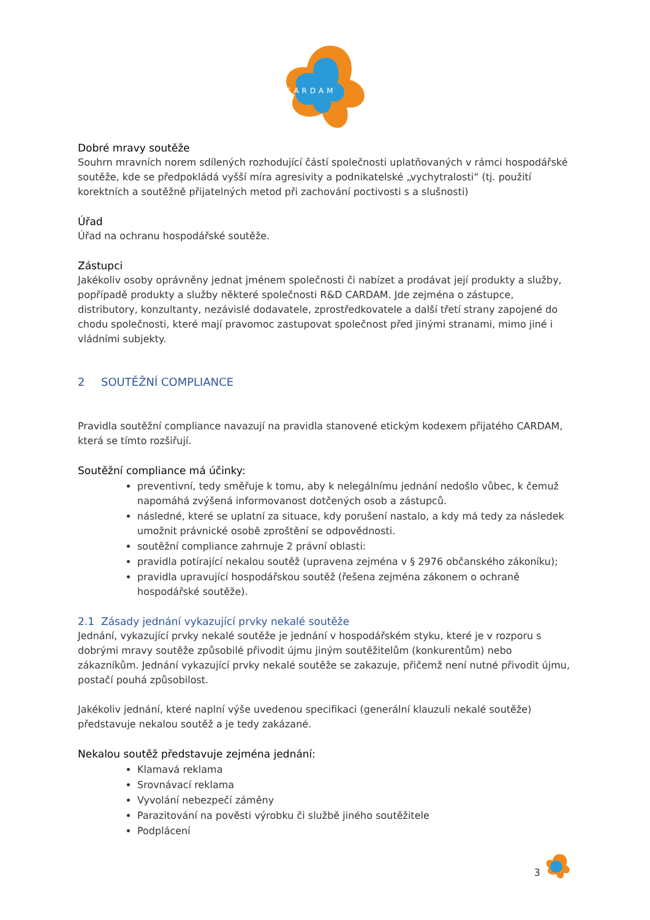CARDAM
Dobré mravy soutěže
Souhrn mravních norem sdílených rozhodující částí společnosti uplatňovaných v rámci hospodářské soutěže, kde se předpokládá vyšší míra agresivity a podnikatelské „vychytralosti“ (tj. použití korektních a soutěžně přijatelných metod při zachování poctivosti s a slušnosti)
Úřad
Úřad na ochranu hospodářské soutěže.
Zástupci
Jakékoliv osoby oprávněny jednat jménem společnosti či nabízet a prodávat její produkty a služby, popřípadě produkty a služby některé společnosti R&D CARDAM. Jde zejména o zástupce, distributory, konzultanty, nezávislé dodavatele, zprostředkovatele a další třetí strany zapojené do chodu společnosti, které mají pravomoc zastupovat společnost před jinými stranami, mimo jiné i vládními subjekty.
2 SOUTĚŽNÍ COMPLIANCE
Pravidla soutěžní compliance navazují na pravidla stanovené etickým kodexem přijatého CARDAM, která se tímto rozšiřují.
Soutěžní compliance má účinky:
preventivní, tedy směřuje k tomu, aby k nelegálnímu jednání nedošlo vůbec, k čemuž napomáhá zvýšená informovanost dotčených osob a zástupců.
následné, které se uplatní za situace, kdy porušení nastalo, a kdy má tedy za následek umožnit právnické osobě zproštění se odpovědnosti.
soutěžní compliance zahrnuje 2 právní oblasti:
pravidla potírající nekalou soutěž (upravena zejména v § 2976 občanského zákoníku);
pravidla upravující hospodářskou soutěž (řešena zejména zákonem o ochraně hospodářské soutěže).
2.1 Zásady jednání vykazující prvky nekalé soutěže
Jednání, vykazující prvky nekalé soutěže je jednání v hospodářském styku, které je v rozporu s dobrými mravy soutěže způsobilé přivodit újmu jiným soutěžitelům (konkurentům) nebo zákazníkům. Jednání vykazující prvky nekalé soutěže se zakazuje, přičemž není nutné přivodit újmu, postačí pouhá způsobilost.
Jakékoliv jednání, které naplní výše uvedenou specifikaci (generální klauzuli nekalé soutěže) představuje nekalou soutěž a je tedy zakázané.
Nekalou soutěž představuje zejména jednání:
Klamavá reklama
Srovnávací reklama
Vyvolání nebezpečí záměny
Parazitování na pověsti výrobku či službě jiného soutěžitele
Podplácení
3